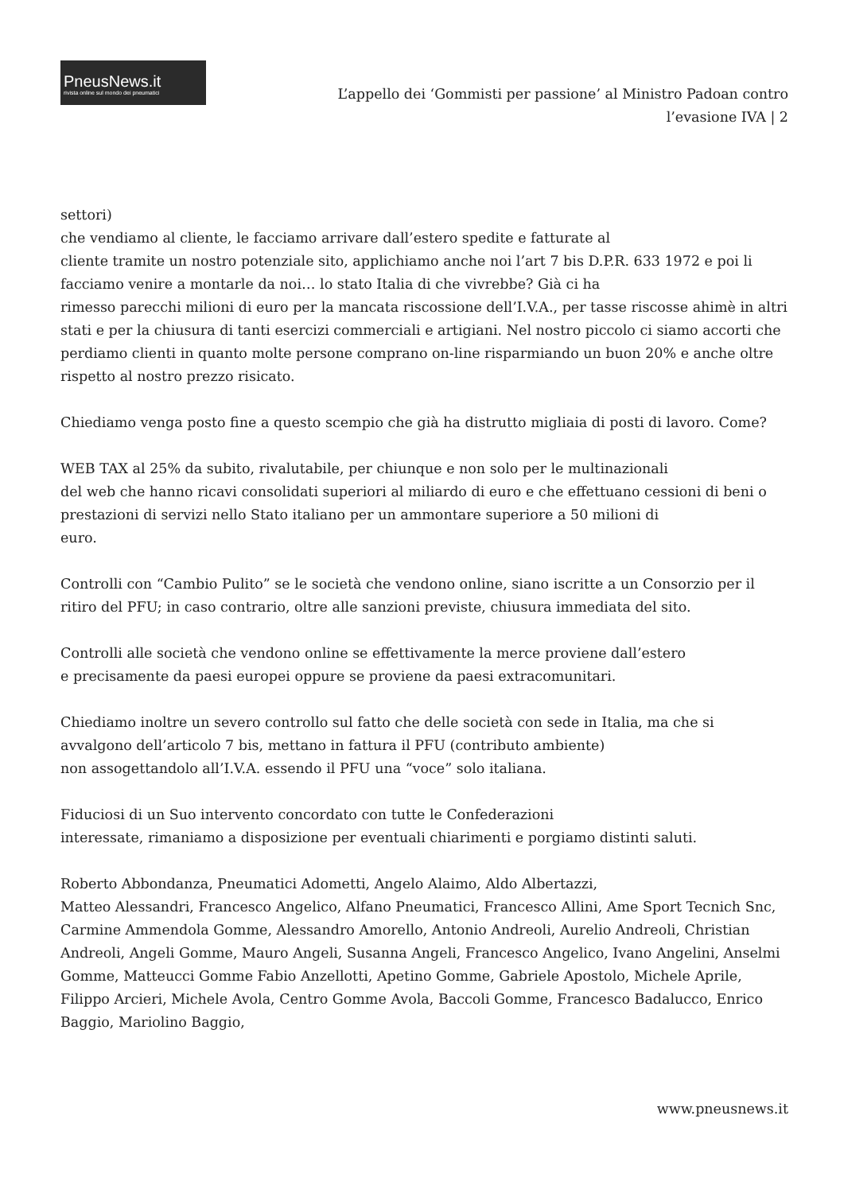PneusNews.it
rivista online sul mondo dei pneumatici
L’appello dei ‘Gommisti per passione’ al Ministro Padoan contro l’evasione IVA | 2
settori)
che vendiamo al cliente, le facciamo arrivare dall’estero spedite e fatturate al
cliente tramite un nostro potenziale sito, applichiamo anche noi l’art 7 bis D.P.R. 633 1972 e poi li facciamo venire a montarle da noi… lo stato Italia di che vivrebbe? Già ci ha
rimesso parecchi milioni di euro per la mancata riscossione dell’I.V.A., per tasse riscosse ahimè in altri stati e per la chiusura di tanti esercizi commerciali e artigiani. Nel nostro piccolo ci siamo accorti che perdiamo clienti in quanto molte persone comprano on-line risparmiando un buon 20% e anche oltre rispetto al nostro prezzo risicato.
Chiediamo venga posto fine a questo scempio che già ha distrutto migliaia di posti di lavoro. Come?
WEB TAX al 25% da subito, rivalutabile, per chiunque e non solo per le multinazionali
del web che hanno ricavi consolidati superiori al miliardo di euro e che effettuano cessioni di beni o prestazioni di servizi nello Stato italiano per un ammontare superiore a 50 milioni di
euro.
Controlli con “Cambio Pulito” se le società che vendono online, siano iscritte a un Consorzio per il ritiro del PFU; in caso contrario, oltre alle sanzioni previste, chiusura immediata del sito.
Controlli alle società che vendono online se effettivamente la merce proviene dall’estero
e precisamente da paesi europei oppure se proviene da paesi extracomunitari.
Chiediamo inoltre un severo controllo sul fatto che delle società con sede in Italia, ma che si avvalgono dell’articolo 7 bis, mettano in fattura il PFU (contributo ambiente)
non assogettandolo all’I.V.A. essendo il PFU una “voce” solo italiana.
Fiduciosi di un Suo intervento concordato con tutte le Confederazioni
interessate, rimaniamo a disposizione per eventuali chiarimenti e porgiamo distinti saluti.
Roberto Abbondanza, Pneumatici Adometti, Angelo Alaimo, Aldo Albertazzi,
Matteo Alessandri, Francesco Angelico, Alfano Pneumatici, Francesco Allini, Ame Sport Tecnich Snc, Carmine Ammendola Gomme, Alessandro Amorello, Antonio Andreoli, Aurelio Andreoli, Christian Andreoli, Angeli Gomme, Mauro Angeli, Susanna Angeli, Francesco Angelico, Ivano Angelini, Anselmi Gomme, Matteucci Gomme Fabio Anzellotti, Apetino Gomme, Gabriele Apostolo, Michele Aprile, Filippo Arcieri, Michele Avola, Centro Gomme Avola, Baccoli Gomme, Francesco Badalucco, Enrico Baggio, Mariolino Baggio,
www.pneusnews.it